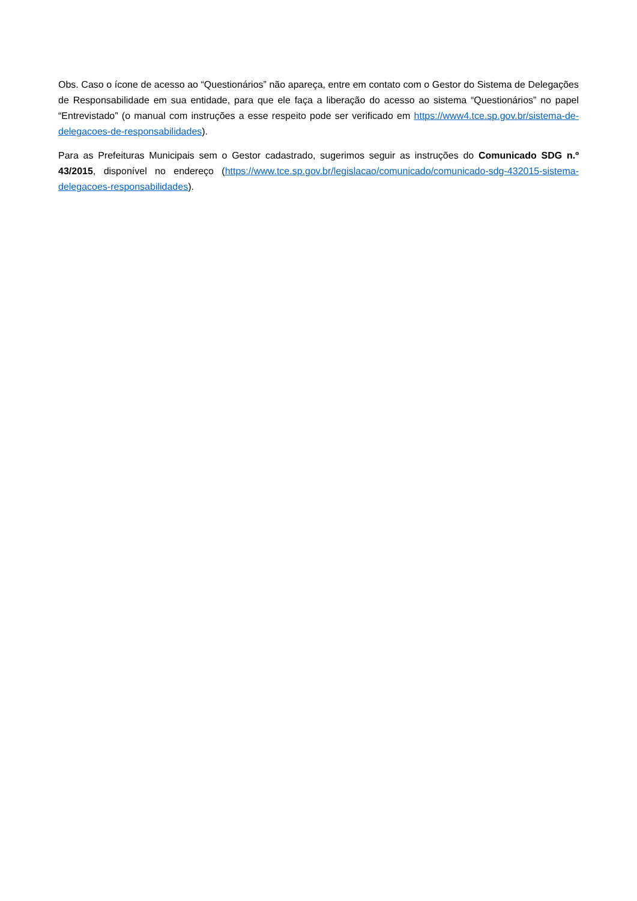Obs. Caso o ícone de acesso ao “Questionários” não apareça, entre em contato com o Gestor do Sistema de Delegações de Responsabilidade em sua entidade, para que ele faça a liberação do acesso ao sistema “Questionários” no papel “Entrevistado” (o manual com instruções a esse respeito pode ser verificado em https://www4.tce.sp.gov.br/sistema-de-delegacoes-de-responsabilidades).
Para as Prefeituras Municipais sem o Gestor cadastrado, sugerimos seguir as instruções do Comunicado SDG n.º 43/2015, disponível no endereço (https://www.tce.sp.gov.br/legislacao/comunicado/comunicado-sdg-432015-sistema-delegacoes-responsabilidades).